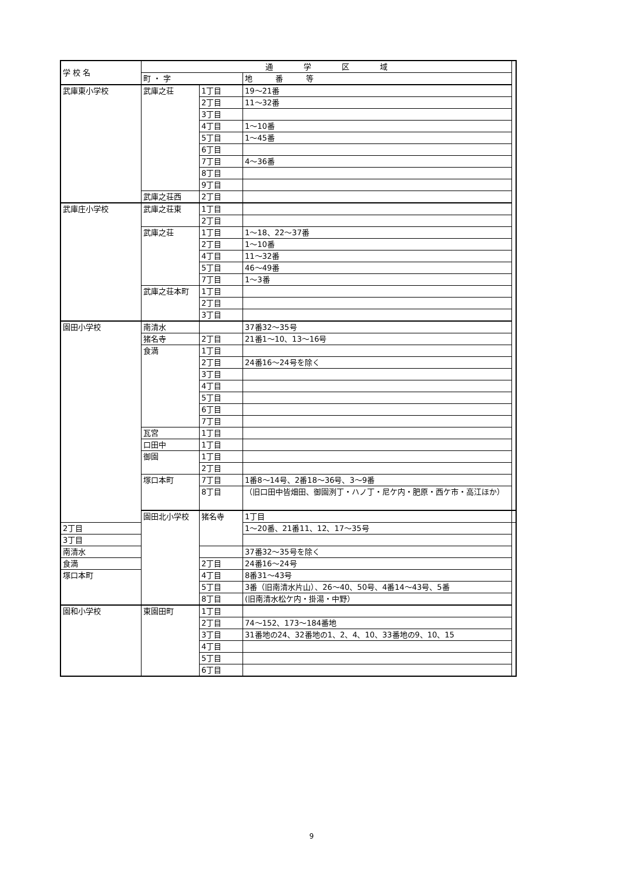| 学 校 名 | 通 学 区 域 | | | |
| --- | --- | --- | --- | --- |
| | 町 ・ 字 | | 地 番 等 | |
| 武庫東小学校 | 武庫之荘 | 1丁目 | 19～21番 | |
| | | 2丁目 | 11～32番 | |
| | | 3丁目 | | |
| | | 4丁目 | 1～10番 | |
| | | 5丁目 | 1～45番 | |
| | | 6丁目 | | |
| | | 7丁目 | 4～36番 | |
| | | 8丁目 | | |
| | | 9丁目 | | |
| | 武庫之荘西 | 2丁目 | | |
| 武庫庄小学校 | 武庫之荘東 | 1丁目 | | |
| | | 2丁目 | | |
| | 武庫之荘 | 1丁目 | 1～18、22～37番 | |
| | | 2丁目 | 1～10番 | |
| | | 4丁目 | 11～32番 | |
| | | 5丁目 | 46～49番 | |
| | | 7丁目 | 1～3番 | |
| | 武庫之荘本町 | 1丁目 | | |
| | | 2丁目 | | |
| | | 3丁目 | | |
| 園田小学校 | 南清水 | | 37番32～35号 | |
| | 猪名寺 | 2丁目 | 21番1～10、13～16号 | |
| | 食満 | 1丁目 | | |
| | | 2丁目 | 24番16～24号を除く | |
| | | 3丁目 | | |
| | | 4丁目 | | |
| | | 5丁目 | | |
| | | 6丁目 | | |
| | | 7丁目 | | |
| | 瓦宮 | 1丁目 | | |
| | 口田中 | 1丁目 | | |
| | 御園 | 1丁目 | | |
| | | 2丁目 | | |
| | 塚口本町 | 7丁目 | 1番8～14号、2番18～36号、3～9番 | |
| | | 8丁目 | （旧口田中皆畑田、御園洌丁・ハノ丁・尼ケ内・肥原・西ケ市・高江ほか） | |
| | 園田北小学校 | 猪名寺 | 1丁目 | |
| 2丁目 | | | 1～20番、21番11、12、17～35号 | |
| 3丁目 | | | | |
| 南清水 | | | 37番32～35号を除く | |
| 食満 | | 2丁目 | 24番16～24号 | |
| 塚口本町 | | 4丁目 | 8番31～43号 | |
| | | 5丁目 | 3番（旧南清水片山）、26～40、50号、4番14～43号、5番 | |
| | | 8丁目 | (旧南清水松ケ内・掛湯・中野） | |
| 園和小学校 | 東園田町 | 1丁目 | | |
| | | 2丁目 | 74～152、173～184番地 | |
| | | 3丁目 | 31番地の24、32番地の1、2、4、10、33番地の9、10、15 | |
| | | 4丁目 | | |
| | | 5丁目 | | |
| | | 6丁目 | | |
9